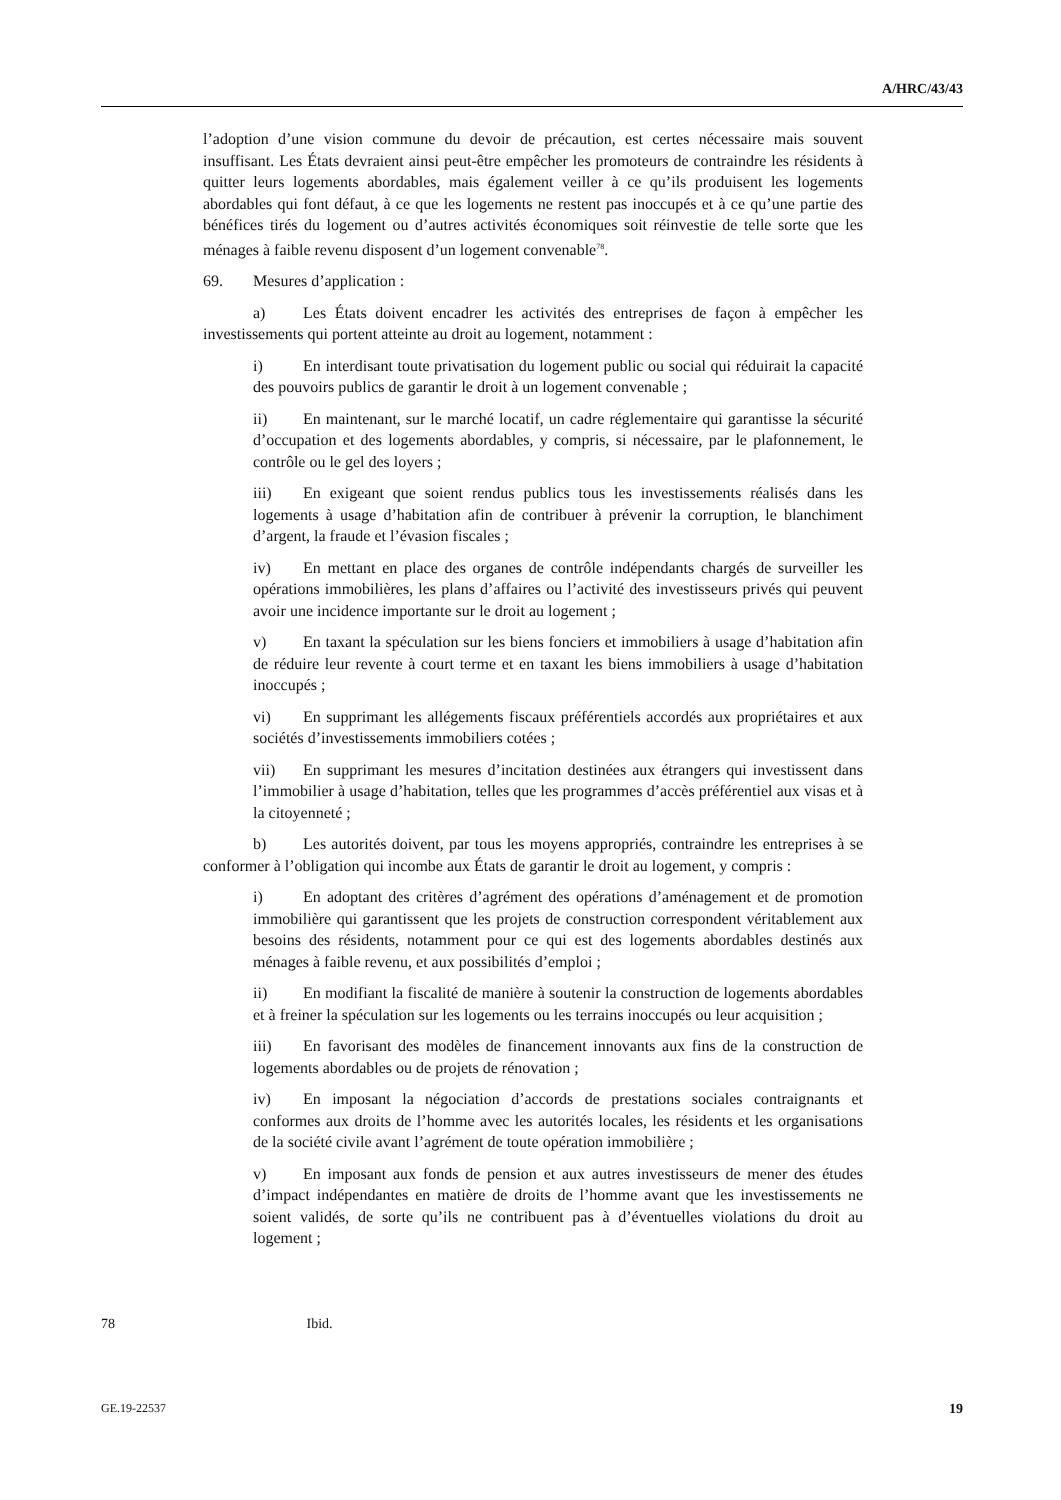A/HRC/43/43
l’adoption d’une vision commune du devoir de précaution, est certes nécessaire mais souvent insuffisant. Les États devraient ainsi peut-être empêcher les promoteurs de contraindre les résidents à quitter leurs logements abordables, mais également veiller à ce qu’ils produisent les logements abordables qui font défaut, à ce que les logements ne restent pas inoccupés et à ce qu’une partie des bénéfices tirés du logement ou d’autres activités économiques soit réinvestie de telle sorte que les ménages à faible revenu disposent d’un logement convenable<sup>78</sup>.
69. Mesures d’application :
a) Les États doivent encadrer les activités des entreprises de façon à empêcher les investissements qui portent atteinte au droit au logement, notamment :
i) En interdisant toute privatisation du logement public ou social qui réduirait la capacité des pouvoirs publics de garantir le droit à un logement convenable ;
ii) En maintenant, sur le marché locatif, un cadre réglementaire qui garantisse la sécurité d’occupation et des logements abordables, y compris, si nécessaire, par le plafonnement, le contrôle ou le gel des loyers ;
iii) En exigeant que soient rendus publics tous les investissements réalisés dans les logements à usage d’habitation afin de contribuer à prévenir la corruption, le blanchiment d’argent, la fraude et l’évasion fiscales ;
iv) En mettant en place des organes de contrôle indépendants chargés de surveiller les opérations immobilières, les plans d’affaires ou l’activité des investisseurs privés qui peuvent avoir une incidence importante sur le droit au logement ;
v) En taxant la spéculation sur les biens fonciers et immobiliers à usage d’habitation afin de réduire leur revente à court terme et en taxant les biens immobiliers à usage d’habitation inoccupés ;
vi) En supprimant les allégements fiscaux préférentiels accordés aux propriétaires et aux sociétés d’investissements immobiliers cotées ;
vii) En supprimant les mesures d’incitation destinées aux étrangers qui investissent dans l’immobilier à usage d’habitation, telles que les programmes d’accès préférentiel aux visas et à la citoyenneté ;
b) Les autorités doivent, par tous les moyens appropriés, contraindre les entreprises à se conformer à l’obligation qui incombe aux États de garantir le droit au logement, y compris :
i) En adoptant des critères d’agrément des opérations d’aménagement et de promotion immobilière qui garantissent que les projets de construction correspondent véritablement aux besoins des résidents, notamment pour ce qui est des logements abordables destinés aux ménages à faible revenu, et aux possibilités d’emploi ;
ii) En modifiant la fiscalité de manière à soutenir la construction de logements abordables et à freiner la spéculation sur les logements ou les terrains inoccupés ou leur acquisition ;
iii) En favorisant des modèles de financement innovants aux fins de la construction de logements abordables ou de projets de rénovation ;
iv) En imposant la négociation d’accords de prestations sociales contraignants et conformes aux droits de l’homme avec les autorités locales, les résidents et les organisations de la société civile avant l’agrément de toute opération immobilière ;
v) En imposant aux fonds de pension et aux autres investisseurs de mener des études d’impact indépendantes en matière de droits de l’homme avant que les investissements ne soient validés, de sorte qu’ils ne contribuent pas à d’éventuelles violations du droit au logement ;
78 Ibid.
GE.19-22537 19